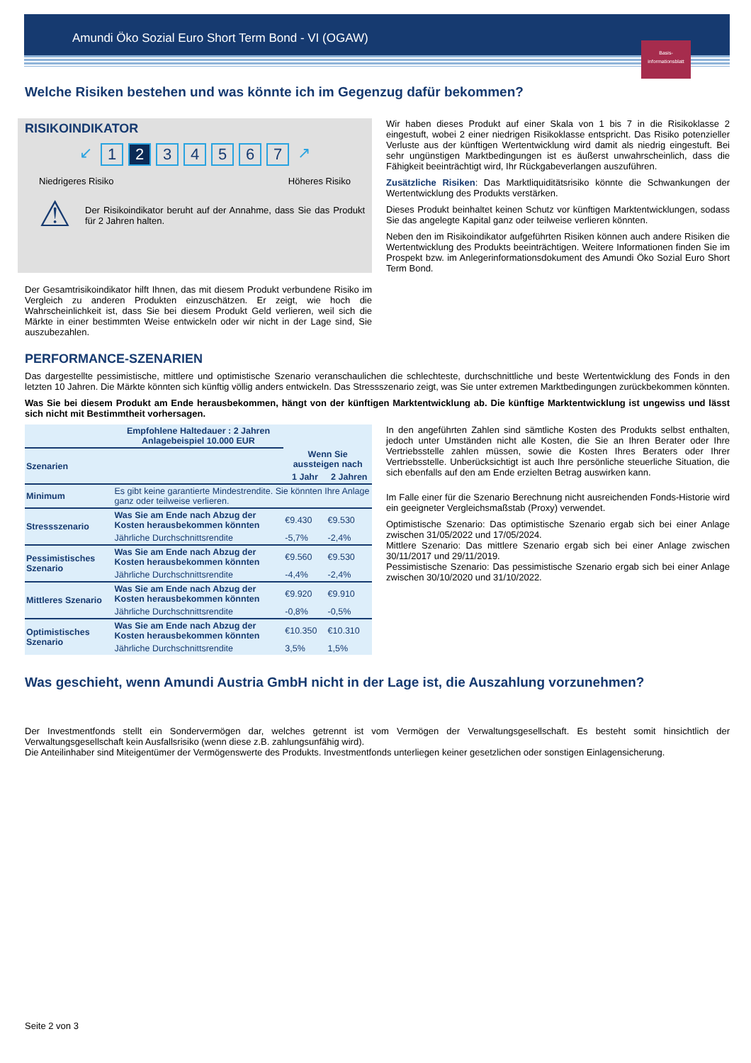Amundi Öko Sozial Euro Short Term Bond - VI (OGAW)
Basis-
informationsblatt
Welche Risiken bestehen und was könnte ich im Gegenzug dafür bekommen?
RISIKOINDIKATOR
↙ 1 2 34567 ↗
Niedrigeres Risiko Höheres Risiko
⚠
Der Risikoindikator beruht auf der Annahme, dass Sie das Produkt für 2 Jahren halten.
Der Gesamtrisikoindikator hilft Ihnen, das mit diesem Produkt verbundene Risiko im Vergleich zu anderen Produkten einzuschätzen. Er zeigt, wie hoch die Wahrscheinlichkeit ist, dass Sie bei diesem Produkt Geld verlieren, weil sich die Märkte in einer bestimmten Weise entwickeln oder wir nicht in der Lage sind, Sie auszubezahlen.
Wir haben dieses Produkt auf einer Skala von 1 bis 7 in die Risikoklasse 2 eingestuft, wobei 2 einer niedrigen Risikoklasse entspricht. Das Risiko potenzieller Verluste aus der künftigen Wertentwicklung wird damit als niedrig eingestuft. Bei sehr ungünstigen Marktbedingungen ist es äußerst unwahrscheinlich, dass die Fähigkeit beeinträchtigt wird, Ihr Rückgabeverlangen auszuführen.
Zusätzliche Risiken: Das Marktliquiditätsrisiko könnte die Schwankungen der Wertentwicklung des Produkts verstärken.
Dieses Produkt beinhaltet keinen Schutz vor künftigen Marktentwicklungen, sodass Sie das angelegte Kapital ganz oder teilweise verlieren könnten.
Neben den im Risikoindikator aufgeführten Risiken können auch andere Risiken die Wertentwicklung des Produkts beeinträchtigen. Weitere Informationen finden Sie im Prospekt bzw. im Anlegerinformationsdokument des Amundi Öko Sozial Euro Short Term Bond.
PERFORMANCE-SZENARIEN
Das dargestellte pessimistische, mittlere und optimistische Szenario veranschaulichen die schlechteste, durchschnittliche und beste Wertentwicklung des Fonds in den letzten 10 Jahren. Die Märkte könnten sich künftig völlig anders entwickeln. Das Stressszenario zeigt, was Sie unter extremen Marktbedingungen zurückbekommen könnten.
Was Sie bei diesem Produkt am Ende herausbekommen, hängt von der künftigen Marktentwicklung ab. Die künftige Marktentwicklung ist ungewiss und lässt sich nicht mit Bestimmtheit vorhersagen.
| Empfohlene Haltedauer : 2 Jahren Anlagebeispiel 10.000 EUR | | | |
| --- | --- | --- | --- |
| Szenarien | | Wenn Sie aussteigen nach | |
| | | 1 Jahr | 2 Jahren |
| Minimum | Es gibt keine garantierte Mindestrendite. Sie könnten Ihre Anlage ganz oder teilweise verlieren. | | |
| Stressszenario | Was Sie am Ende nach Abzug der Kosten herausbekommen könnten | €9.430 | €9.530 |
| | Jährliche Durchschnittsrendite | -5,7% | -2,4% |
| Pessimistisches Szenario | Was Sie am Ende nach Abzug der Kosten herausbekommen könnten | €9.560 | €9.530 |
| | Jährliche Durchschnittsrendite | -4,4% | -2,4% |
| Mittleres Szenario | Was Sie am Ende nach Abzug der Kosten herausbekommen könnten | €9.920 | €9.910 |
| | Jährliche Durchschnittsrendite | -0,8% | -0,5% |
| Optimistisches Szenario | Was Sie am Ende nach Abzug der Kosten herausbekommen könnten | €10.350 | €10.310 |
| | Jährliche Durchschnittsrendite | 3,5% | 1,5% |
In den angeführten Zahlen sind sämtliche Kosten des Produkts selbst enthalten, jedoch unter Umständen nicht alle Kosten, die Sie an Ihren Berater oder Ihre Vertriebsstelle zahlen müssen, sowie die Kosten Ihres Beraters oder Ihrer Vertriebsstelle. Unberücksichtigt ist auch Ihre persönliche steuerliche Situation, die sich ebenfalls auf den am Ende erzielten Betrag auswirken kann.
Im Falle einer für die Szenario Berechnung nicht ausreichenden Fonds-Historie wird ein geeigneter Vergleichsmaßstab (Proxy) verwendet.
Optimistische Szenario: Das optimistische Szenario ergab sich bei einer Anlage zwischen 31/05/2022 und 17/05/2024.
Mittlere Szenario: Das mittlere Szenario ergab sich bei einer Anlage zwischen 30/11/2017 und 29/11/2019.
Pessimistische Szenario: Das pessimistische Szenario ergab sich bei einer Anlage zwischen 30/10/2020 und 31/10/2022.
Was geschieht, wenn Amundi Austria GmbH nicht in der Lage ist, die Auszahlung vorzunehmen?
Der Investmentfonds stellt ein Sondervermögen dar, welches getrennt ist vom Vermögen der Verwaltungsgesellschaft. Es besteht somit hinsichtlich der Verwaltungsgesellschaft kein Ausfallsrisiko (wenn diese z.B. zahlungsunfähig wird).
Die Anteilinhaber sind Miteigentümer der Vermögenswerte des Produkts. Investmentfonds unterliegen keiner gesetzlichen oder sonstigen Einlagensicherung.
Seite 2 von 3